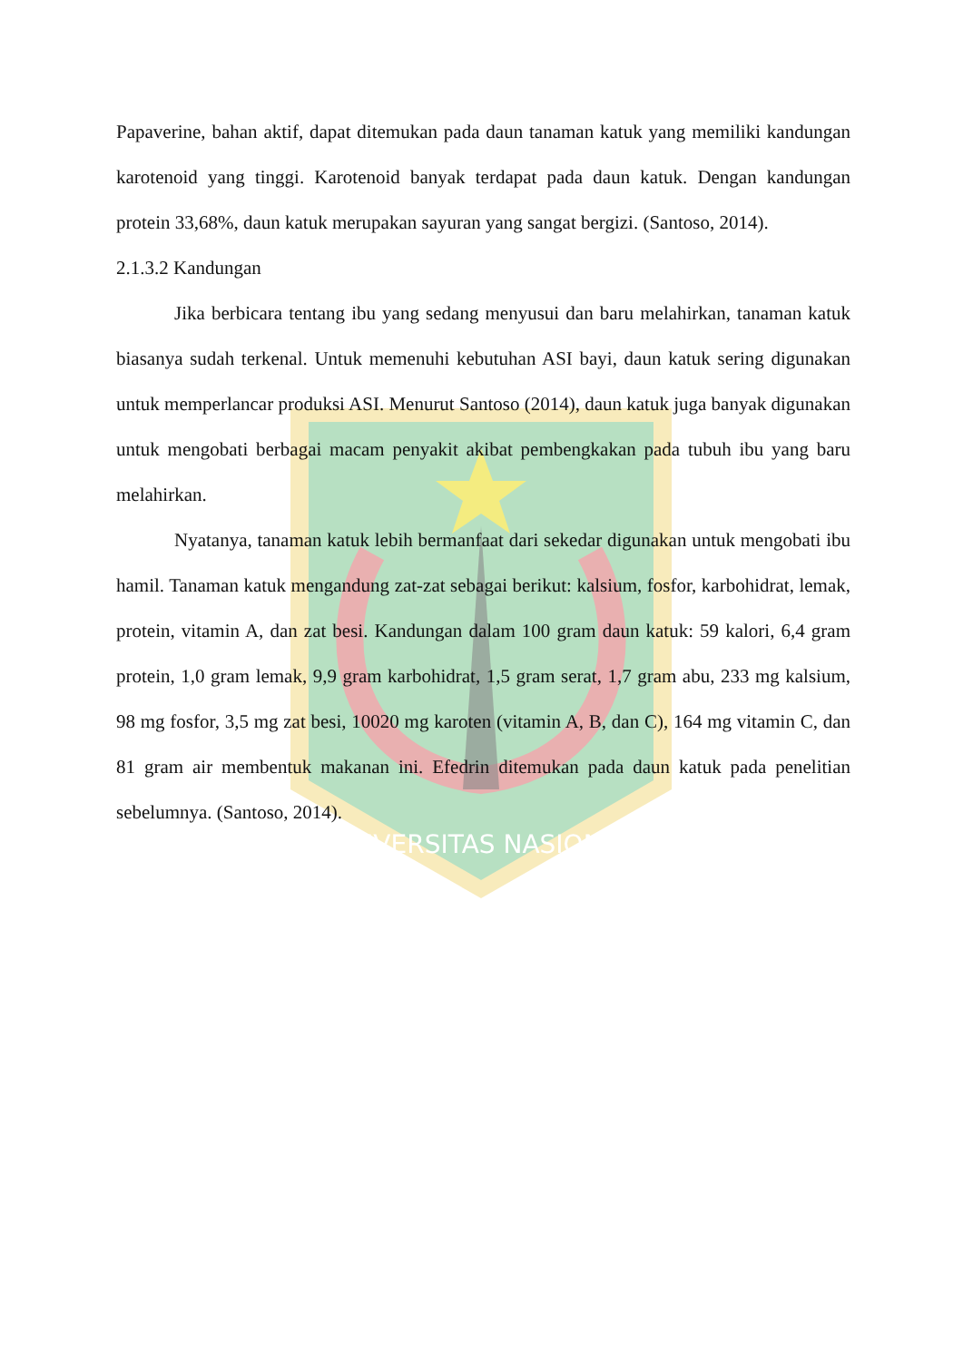UNIVERSITAS NASIONAL
Papaverine, bahan aktif, dapat ditemukan pada daun tanaman katuk yang memiliki kandungan karotenoid yang tinggi. Karotenoid banyak terdapat pada daun katuk. Dengan kandungan protein 33,68%, daun katuk merupakan sayuran yang sangat bergizi. (Santoso, 2014).
2.1.3.2 Kandungan
Jika berbicara tentang ibu yang sedang menyusui dan baru melahirkan, tanaman katuk biasanya sudah terkenal. Untuk memenuhi kebutuhan ASI bayi, daun katuk sering digunakan untuk memperlancar produksi ASI. Menurut Santoso (2014), daun katuk juga banyak digunakan untuk mengobati berbagai macam penyakit akibat pembengkakan pada tubuh ibu yang baru melahirkan.
Nyatanya, tanaman katuk lebih bermanfaat dari sekedar digunakan untuk mengobati ibu hamil. Tanaman katuk mengandung zat-zat sebagai berikut: kalsium, fosfor, karbohidrat, lemak, protein, vitamin A, dan zat besi. Kandungan dalam 100 gram daun katuk: 59 kalori, 6,4 gram protein, 1,0 gram lemak, 9,9 gram karbohidrat, 1,5 gram serat, 1,7 gram abu, 233 mg kalsium, 98 mg fosfor, 3,5 mg zat besi, 10020 mg karoten (vitamin A, B, dan C), 164 mg vitamin C, dan 81 gram air membentuk makanan ini. Efedrin ditemukan pada daun katuk pada penelitian sebelumnya. (Santoso, 2014).